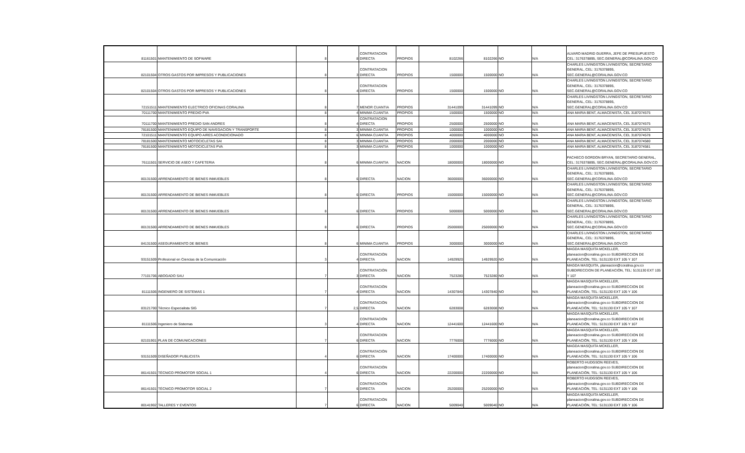| 81161501 | MANTENIMIENTO DE SOFWARE | 8 | 8 | CONTRATACION DIRECTA | PROPIOS | 8102266 | 8102266 | NO | N/A | ALVARO MADRID GUERRA, JEFE DE PRESUPUESTO CEL: 3176378895, SEC.GENERAL@CORALINA.GOV.CO |
| 82101504 | OTROS GASTOS POR IMPRESOS Y PUBLICACIONES | 8 | 3 | CONTRATACION DIRECTA | PROPIOS | 1500000 | 1500000 | NO | N/A | CHARLES LIVINGSTON LIVINGSTON, SECRETARIO GENERAL, CEL: 3176378895, SEC.GENERAL@CORALINA.GOV.CO |
| 82101504 | OTROS GASTOS POR IMPRESOS Y PUBLICACIONES | 8 | 4 | CONTRATACION DIRECTA | PROPIOS | 1500000 | 1500000 | NO | N/A | CHARLES LIVINGSTON LIVINGSTON, SECRETARIO GENERAL, CEL: 3176378895, SEC.GENERAL@CORALINA.GOV.CO |
| 72151511 | MANTENIMIENTO ELECTRICO OFICINAS CORALINA | 8 | 7 | MENOR CUANTIA | PROPIOS | 31441099 | 31441099 | NO | N/A | CHARLES LIVINGSTON LIVINGSTON, SECRETARIO GENERAL, CEL: 3176378895, SEC.GENERAL@CORALINA.GOV.CO |
| 70111700 | MANTENIMIENTO PREDIO PVA | 8 | 4 | MINIMA CUANTIA | PROPIOS | 1500000 | 1500000 | NO | N/A | ANA MARIA BENT, ALMACENISTA, CEL 3187074575 |
| 70111700 | MANTENIMIENTO PREDIO SAN ANDRES | 8 | 4 | CONTRATACION DIRECTA | PROPIOS | 2500000 | 2500000 | NO | N/A | ANA MARIA BENT, ALMACENISTA, CEL 3187074575 |
| 78181500 | MANTENIMIENTO EQUIPO DE NAVEGACION Y TRANSPORTE | 8 | 3 | MINIMA CUANTIA | PROPIOS | 1000000 | 1000000 | NO | N/A | ANA MARIA BENT, ALMACENISTA, CEL 3187074575 |
| 72101511 | MANTENIMIENTO EQUIPO AIRES ACONDICIONADO | 8 | 6 | MINIMA CUANTIA | PROPIOS | 4000000 | 4000000 | NO | N/A | ANA MARIA BENT, ALMACENISTA, CEL 3187074578 |
| 78181500 | MANTENIMIENTO MOTOCICLETAS SAI | 8 | 3 | MINIMA CUANTIA | PROPIOS | 2000000 | 2000000 | NO | N/A | ANA MARIA BENT, ALMACENISTA, CEL 3187074580 |
| 78181500 | MANTENIMIENTO MOTOCICLETAS PVA | 8 | 3 | MINIMA CUANTIA | PROPIOS | 1000000 | 1000000 | NO | N/A | ANA MARIA BENT, ALMACENISTA, CEL 3187074581 |
| 76111501 | SERVICIO DE ASEO Y CAFETERIA | 8 | 6 | MINIMA CUANTIA | NACION | 18000000 | 18000000 | NO | N/A | PACHECO GORDON BRYAN, SECRETARIO GENERAL, CEL: 3176378895, SEC.GENERAL@CORALINA.GOV.CO |
| 80131500 | ARRENDAMIENTO DE BIENES INMUEBLES | 8 | 6 | DIRECTA | NACION | 36000000 | 36000000 | NO | N/A | CHARLES LIVINGSTON LIVINGSTON, SECRETARIO GENERAL, CEL: 3176378895, SEC.GENERAL@CORALINA.GOV.CO |
| 80131500 | ARRENDAMIENTO DE BIENES INMUEBLES | 8 | 6 | DIRECTA | PROPIOS | 15000000 | 15000000 | NO | N/A | CHARLES LIVINGSTON LIVINGSTON, SECRETARIO GENERAL, CEL: 3176378895, SEC.GENERAL@CORALINA.GOV.CO |
| 80131500 | ARRENDAMIENTO DE BIENES INMUEBLES | 8 | 6 | DIRECTA | PROPIOS | 5000000 | 5000000 | NO | N/A | CHARLES LIVINGSTON LIVINGSTON, SECRETARIO GENERAL, CEL: 3176378895, SEC.GENERAL@CORALINA.GOV.CO |
| 80131500 | ARRENDAMIENTO DE BIENES INMUEBLES | 8 | 6 | DIRECTA | PROPIOS | 25000000 | 25000000 | NO | N/A | CHARLES LIVINGSTON LIVINGSTON, SECRETARIO GENERAL, CEL: 3176378895, SEC.GENERAL@CORALINA.GOV.CO |
| 84131500 | ASEGURAMIENTO DE BIENES | 8 | 6 | MINIMA CUANTIA | PROPIOS | 3000000 | 3000000 | NO | N/A | CHARLES LIVINGSTON LIVINGSTON, SECRETARIO GENERAL, CEL: 3176378895, SEC.GENERAL@CORALINA.GOV.CO |
| 93151509 | Profesional en Ciencias de la Comunicación | 3 | 4 | CONTRATACIÓN DIRECTA | NACION | 14929920 | 14929920 | NO | N/A | MAGDA MASQUITA MCKELLER, planeacion@coralina.gov.co SUBDIRECCION DE PLANEACIÓN, TEL: 5131130 EXT 105 Y 107 |
| 77101706 | ABOGADO SAU | 7 | 3 | CONTRATACIÓN DIRECTA | NACION | 7523280 | 7523280 | NO | N/A | MAGDA MASQUITA, planeacion@coralina.gov.co SUBDIRECCION DE PLANEACIÓN, TEL: 5131130 EXT 105 Y 107 |
| 81111506 | INGENIERO DE SISTEMAS 1 | 7 | 4 | CONTRATACIÓN DIRECTA | NACION | 14307840 | 14307840 | NO | N/A | MAGDA MASQUITA MCKELLER, planeacion@coralina.gov.co SUBDIRECCION DE PLANEACIÓN, TEL: 5131130 EXT 105 Y 106 |
| 83121700 | Técnico Especialista SIG | 7 | 2,5 | CONTRATACIÓN DIRECTA | NACION | 6283008 | 6283008 | NO | N/A | MAGDA MASQUITA MCKELLER, planeacion@coralina.gov.co SUBDIRECCION DE PLANEACIÓN, TEL: 5131130 EXT 105 Y 107 |
| 81111506 | Ingeniero de Sistemas | 3 | 4 | CONTRATACIÓN DIRECTA | NACION | 12441600 | 12441600 | NO | N/A | MAGDA MASQUITA MCKELLER, planeacion@coralina.gov.co SUBDIRECCION DE PLANEACIÓN, TEL: 5131130 EXT 105 Y 107 |
| 82101901 | PLAN DE COMUNICACIONES | 7 | 6 | CONTRATACION DIRECTA | NACION | 7776000 | 7776000 | NO | N/A | MAGDA MASQUITA MCKELLER, planeacion@coralina.gov.co SUBDIRECCION DE PLANEACIÓN, TEL: 5131130 EXT 105 Y 106 |
| 93151509 | DISEÑADOR PUBLICISTA | 4 | 6 | CONTRATACIÓN DIRECTA | NACION | 17400000 | 17400000 | NO | N/A | MAGDA MASQUITA MCKELLER, planeacion@coralina.gov.co SUBDIRECCION DE PLANEACIÓN, TEL: 5131130 EXT 105 Y 106 |
| 86141501 | TÉCNICO PROMOTOR SOCIAL 1 | 4 | 6 | CONTRATACIÓN DIRECTA | NACION | 22200000 | 22200000 | NO | N/A | ROBERTO HUDGSON REEVES, planeacion@coralina.gov.co SUBDIRECCION DE PLANEACIÓN, TEL: 5131130 EXT 105 Y 106 |
| 86141501 | TÉCNICO PROMOTOR SOCIAL 2 | 7 | 6 | CONTRATACIÓN DIRECTA | NACION | 25200000 | 25200000 | NO | N/A | ROBERTO HUDGSON REEVES, planeacion@coralina.gov.co SUBDIRECCION DE PLANEACIÓN, TEL: 5131130 EXT 105 Y 106 |
| 80141902 | TALLERES Y EVENTOS | 7 | 6 | CONTRATACIÓN DIRECTA | NACION | 5009040 | 5009040 | NO | N/A | MAGDA MASQUITA MCKELLER, planeacion@coralina.gov.co SUBDIRECCION DE PLANEACIÓN, TEL: 5131130 EXT 105 Y 106 |